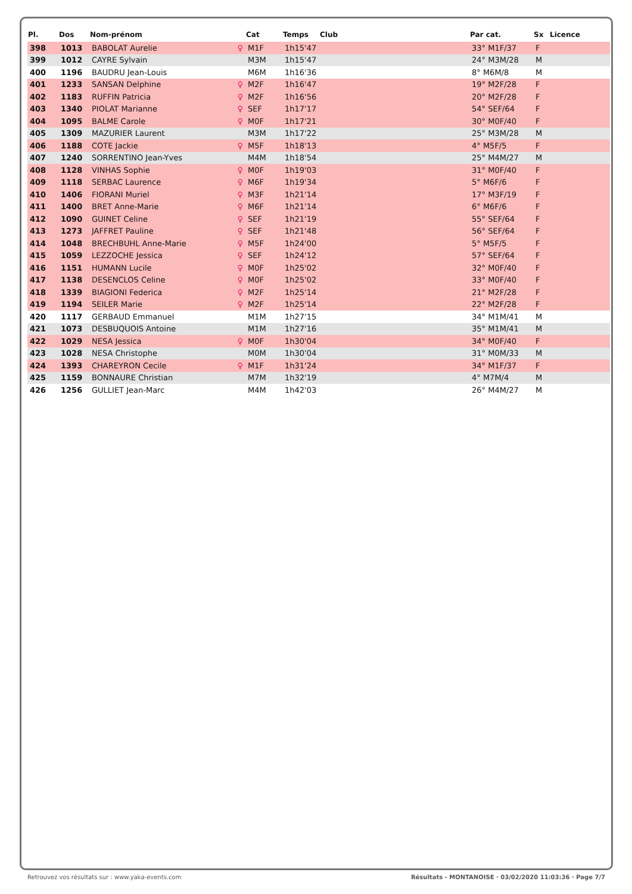| Pl. | Dos | Nom-prénom | Cat | Temps | Club | Par cat. | Sx | Licence |
| --- | --- | --- | --- | --- | --- | --- | --- | --- |
| 398 | 1013 | BABOLAT Aurelie ♀ | M1F | 1h15'47 | | 33° M1F/37 | F | |
| 399 | 1012 | CAYRE Sylvain | M3M | 1h15'47 | | 24° M3M/28 | M | |
| 400 | 1196 | BAUDRU Jean-Louis | M6M | 1h16'36 | | 8° M6M/8 | M | |
| 401 | 1233 | SANSAN Delphine ♀ | M2F | 1h16'47 | | 19° M2F/28 | F | |
| 402 | 1183 | RUFFIN Patricia ♀ | M2F | 1h16'56 | | 20° M2F/28 | F | |
| 403 | 1340 | PIOLAT Marianne ♀ | SEF | 1h17'17 | | 54° SEF/64 | F | |
| 404 | 1095 | BALME Carole ♀ | M0F | 1h17'21 | | 30° M0F/40 | F | |
| 405 | 1309 | MAZURIER Laurent | M3M | 1h17'22 | | 25° M3M/28 | M | |
| 406 | 1188 | COTE Jackie ♀ | M5F | 1h18'13 | | 4° M5F/5 | F | |
| 407 | 1240 | SORRENTINO Jean-Yves | M4M | 1h18'54 | | 25° M4M/27 | M | |
| 408 | 1128 | VINHAS Sophie ♀ | M0F | 1h19'03 | | 31° M0F/40 | F | |
| 409 | 1118 | SERBAC Laurence ♀ | M6F | 1h19'34 | | 5° M6F/6 | F | |
| 410 | 1406 | FIORANI Muriel ♀ | M3F | 1h21'14 | | 17° M3F/19 | F | |
| 411 | 1400 | BRET Anne-Marie ♀ | M6F | 1h21'14 | | 6° M6F/6 | F | |
| 412 | 1090 | GUINET Celine ♀ | SEF | 1h21'19 | | 55° SEF/64 | F | |
| 413 | 1273 | JAFFRET Pauline ♀ | SEF | 1h21'48 | | 56° SEF/64 | F | |
| 414 | 1048 | BRECHBUHL Anne-Marie ♀ | M5F | 1h24'00 | | 5° M5F/5 | F | |
| 415 | 1059 | LEZZOCHE Jessica ♀ | SEF | 1h24'12 | | 57° SEF/64 | F | |
| 416 | 1151 | HUMANN Lucile ♀ | M0F | 1h25'02 | | 32° M0F/40 | F | |
| 417 | 1138 | DESENCLOS Celine ♀ | M0F | 1h25'02 | | 33° M0F/40 | F | |
| 418 | 1339 | BIAGIONI Federica ♀ | M2F | 1h25'14 | | 21° M2F/28 | F | |
| 419 | 1194 | SEILER Marie ♀ | M2F | 1h25'14 | | 22° M2F/28 | F | |
| 420 | 1117 | GERBAUD Emmanuel | M1M | 1h27'15 | | 34° M1M/41 | M | |
| 421 | 1073 | DESBUQUOIS Antoine | M1M | 1h27'16 | | 35° M1M/41 | M | |
| 422 | 1029 | NESA Jessica ♀ | M0F | 1h30'04 | | 34° M0F/40 | F | |
| 423 | 1028 | NESA Christophe | M0M | 1h30'04 | | 31° M0M/33 | M | |
| 424 | 1393 | CHAREYRON Cecile ♀ | M1F | 1h31'24 | | 34° M1F/37 | F | |
| 425 | 1159 | BONNAURE Christian | M7M | 1h32'19 | | 4° M7M/4 | M | |
| 426 | 1256 | GULLIET Jean-Marc | M4M | 1h42'03 | | 26° M4M/27 | M | |
Retrouvez vos résultats sur : www.yaka-events.com Résultats - MONTANOISE · 03/02/2020 11:03:36 · Page 7/7